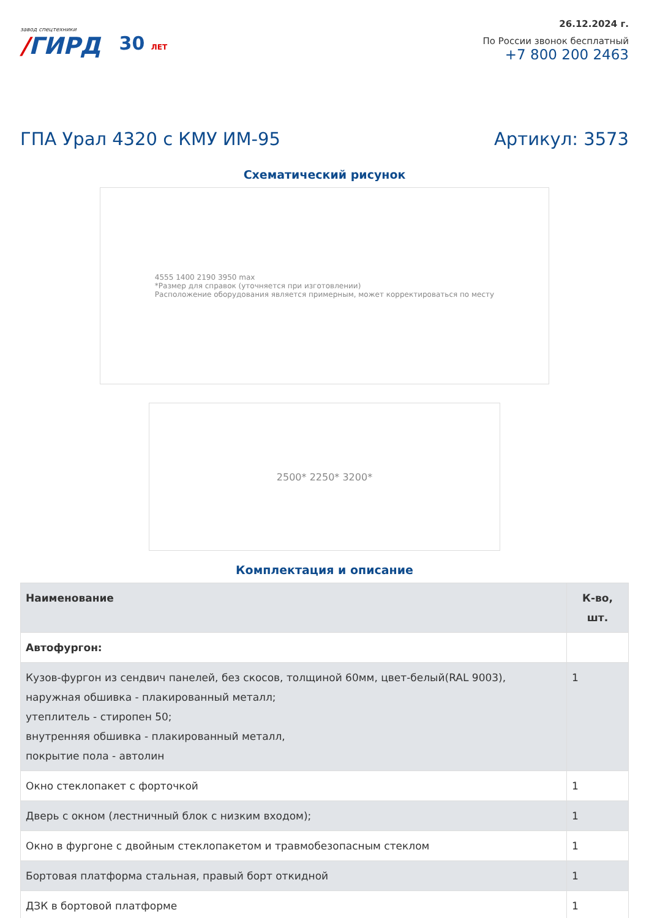завод спецтехники
/ГИРД
30 ЛЕТ
26.12.2024 г.
По России звонок бесплатный
+7 800 200 2463
ГПА Урал 4320 с КМУ ИМ-95 Артикул: 3573
Схематический рисунок
4555 1400 2190 3950 max
*Размер для справок (уточняется при изготовлении)
Расположение оборудования является примерным, может корректироваться по месту
2500* 2250* 3200*
Комплектация и описание
| Наименование | К-во, шт. |
| --- | --- |
| Автофургон: | |
| Кузов-фургон из сендвич панелей, без скосов, толщиной 60мм, цвет-белый(RAL 9003), наружная обшивка - плакированный металл; утеплитель - стиропен 50; внутренняя обшивка - плакированный металл, покрытие пола - автолин | 1 |
| Окно стеклопакет с форточкой | 1 |
| Дверь с окном (лестничный блок с низким входом); | 1 |
| Окно в фургоне с двойным стеклопакетом и травмобезопасным стеклом | 1 |
| Бортовая платформа стальная, правый борт откидной | 1 |
| ДЗК в бортовой платформе | 1 |